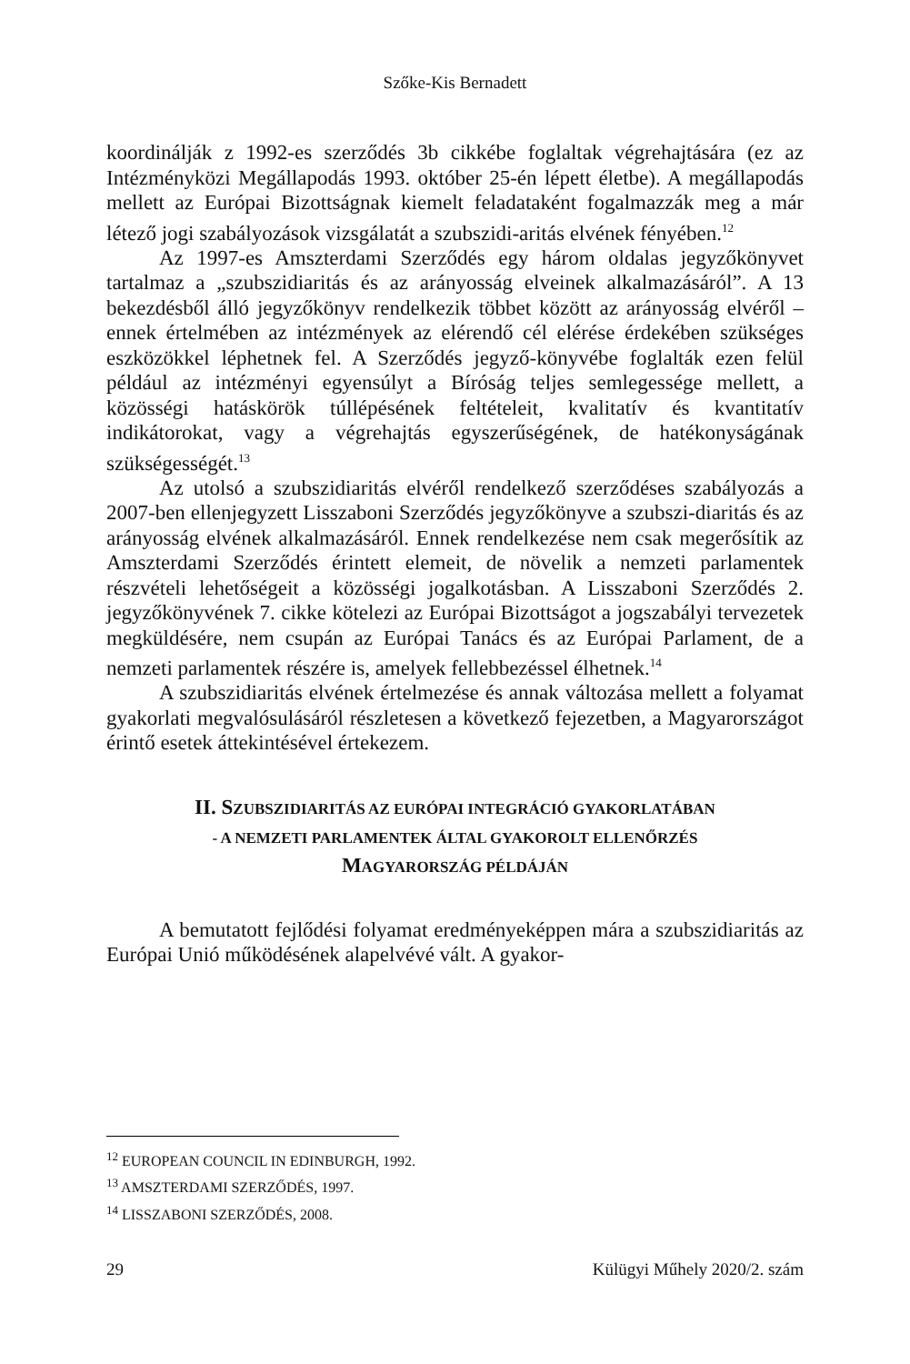Szőke-Kis Bernadett
koordinálják z 1992-es szerződés 3b cikkébe foglaltak végrehajtására (ez az Intézményközi Megállapodás 1993. október 25-én lépett életbe). A megállapodás mellett az Európai Bizottságnak kiemelt feladataként fogalmazzák meg a már létező jogi szabályozások vizsgálatát a szubszidi-aritás elvének fényében.<sup>12</sup>
Az 1997-es Amszterdami Szerződés egy három oldalas jegyzőkönyvet tartalmaz a „szubszidiaritás és az arányosság elveinek alkalmazásáról”. A 13 bekezdésből álló jegyzőkönyv rendelkezik többet között az arányosság elvéről – ennek értelmében az intézmények az elérendő cél elérése érdekében szükséges eszközökkel léphetnek fel. A Szerződés jegyző-könyvébe foglalták ezen felül például az intézményi egyensúlyt a Bíróság teljes semlegessége mellett, a közösségi hatáskörök túllépésének feltételeit, kvalitatív és kvantitatív indikátorokat, vagy a végrehajtás egyszerűségének, de hatékonyságának szükségességét.<sup>13</sup>
Az utolsó a szubszidiaritás elvéről rendelkező szerződéses szabályozás a 2007-ben ellenjegyzett Lisszaboni Szerződés jegyzőkönyve a szubszi-diaritás és az arányosság elvének alkalmazásáról. Ennek rendelkezése nem csak megerősítik az Amszterdami Szerződés érintett elemeit, de növelik a nemzeti parlamentek részvételi lehetőségeit a közösségi jogalkotásban. A Lisszaboni Szerződés 2. jegyzőkönyvének 7. cikke kötelezi az Európai Bizottságot a jogszabályi tervezetek megküldésére, nem csupán az Európai Tanács és az Európai Parlament, de a nemzeti parlamentek részére is, amelyek fellebbezéssel élhetnek.<sup>14</sup>
A szubszidiaritás elvének értelmezése és annak változása mellett a folyamat gyakorlati megvalósulásáról részletesen a következő fejezetben, a Magyarországot érintő esetek áttekintésével értekezem.
II. SZUBSZIDIARITÁS AZ EURÓPAI INTEGRÁCIÓ GYAKORLATÁBAN
- A NEMZETI PARLAMENTEK ÁLTAL GYAKOROLT ELLENŐRZÉS
MAGYARORSZÁG PÉLDÁJÁN
A bemutatott fejlődési folyamat eredményeképpen mára a szubszidiaritás az Európai Unió működésének alapelvévé vált. A gyakor-
<sup>12</sup> EUROPEAN COUNCIL IN EDINBURGH, 1992.
<sup>13</sup> AMSZTERDAMI SZERZŐDÉS, 1997.
<sup>14</sup> LISSZABONI SZERZŐDÉS, 2008.
29 Külügyi Műhely 2020/2. szám